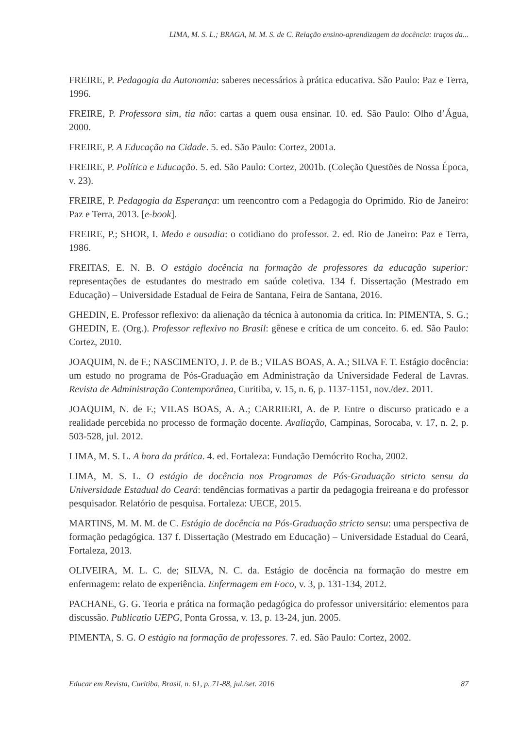LIMA, M. S. L.; BRAGA, M. M. S. de C. Relação ensino-aprendizagem da docência: traços da...
FREIRE, P. Pedagogia da Autonomia: saberes necessários à prática educativa. São Paulo: Paz e Terra, 1996.
FREIRE, P. Professora sim, tia não: cartas a quem ousa ensinar. 10. ed. São Paulo: Olho d’Água, 2000.
FREIRE, P. A Educação na Cidade. 5. ed. São Paulo: Cortez, 2001a.
FREIRE, P. Política e Educação. 5. ed. São Paulo: Cortez, 2001b. (Coleção Questões de Nossa Época, v. 23).
FREIRE, P. Pedagogia da Esperança: um reencontro com a Pedagogia do Oprimido. Rio de Janeiro: Paz e Terra, 2013. [e-book].
FREIRE, P.; SHOR, I. Medo e ousadia: o cotidiano do professor. 2. ed. Rio de Janeiro: Paz e Terra, 1986.
FREITAS, E. N. B. O estágio docência na formação de professores da educação superior: representações de estudantes do mestrado em saúde coletiva. 134 f. Dissertação (Mestrado em Educação) – Universidade Estadual de Feira de Santana, Feira de Santana, 2016.
GHEDIN, E. Professor reflexivo: da alienação da técnica à autonomia da critica. In: PIMENTA, S. G.; GHEDIN, E. (Org.). Professor reflexivo no Brasil: gênese e crítica de um conceito. 6. ed. São Paulo: Cortez, 2010.
JOAQUIM, N. de F.; NASCIMENTO, J. P. de B.; VILAS BOAS, A. A.; SILVA F. T. Estágio docência: um estudo no programa de Pós-Graduação em Administração da Universidade Federal de Lavras. Revista de Administração Contemporânea, Curitiba, v. 15, n. 6, p. 1137-1151, nov./dez. 2011.
JOAQUIM, N. de F.; VILAS BOAS, A. A.; CARRIERI, A. de P. Entre o discurso praticado e a realidade percebida no processo de formação docente. Avaliação, Campinas, Sorocaba, v. 17, n. 2, p. 503-528, jul. 2012.
LIMA, M. S. L. A hora da prática. 4. ed. Fortaleza: Fundação Demócrito Rocha, 2002.
LIMA, M. S. L. O estágio de docência nos Programas de Pós-Graduação stricto sensu da Universidade Estadual do Ceará: tendências formativas a partir da pedagogia freireana e do professor pesquisador. Relatório de pesquisa. Fortaleza: UECE, 2015.
MARTINS, M. M. M. de C. Estágio de docência na Pós-Graduação stricto sensu: uma perspectiva de formação pedagógica. 137 f. Dissertação (Mestrado em Educação) – Universidade Estadual do Ceará, Fortaleza, 2013.
OLIVEIRA, M. L. C. de; SILVA, N. C. da. Estágio de docência na formação do mestre em enfermagem: relato de experiência. Enfermagem em Foco, v. 3, p. 131-134, 2012.
PACHANE, G. G. Teoria e prática na formação pedagógica do professor universitário: elementos para discussão. Publicatio UEPG, Ponta Grossa, v. 13, p. 13-24, jun. 2005.
PIMENTA, S. G. O estágio na formação de professores. 7. ed. São Paulo: Cortez, 2002.
Educar em Revista, Curitiba, Brasil, n. 61, p. 71-88, jul./set. 2016 87